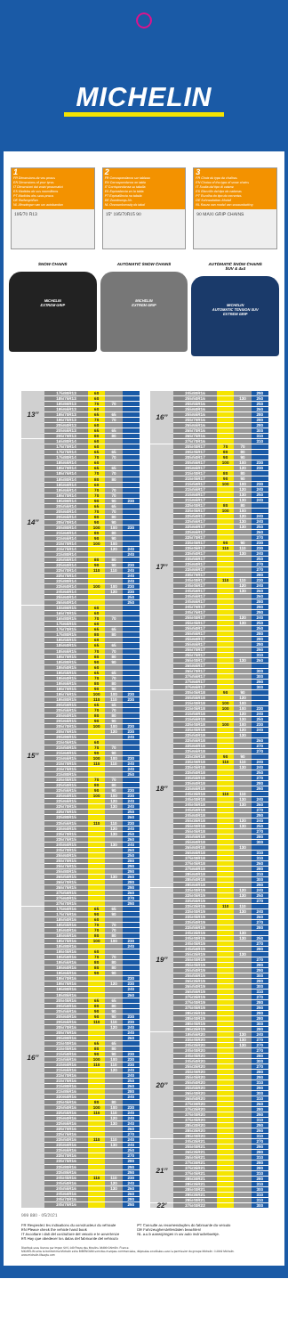MICHELIN
1
FR Dimensions de vos pneus
EN Dimensions of your tyres
IT Dimensioni dei vostri pneumatici
ES Medidas de sus neumáticos
PT Medidas dos seus pneus
DE Reifengrößen
NL Afmetingen van uw autobanden
195/70 R13
2
FR Correspondance sur tableau
EN Correspondence on table
IT Corrispondenza su tabella
ES Equivalencia en la tabla
PT Equivalência na tabela
DE Zuordnungs-Nr.
NL Overeenkomstig de tabel
15" 195/70R15 90
3
FR Choix du type de chaînes
EN Choice of the type of snow chains
IT Scelta del tipo di catene
ES Elección del tipo de cadenas
PT Escolha do tipo de correntes
DE Schneeketten-Modell
NL Keuze van model van sneeuwketting
90 MAXI GRIP CHAINS
SNOW CHAINS
MICHELIN
EXTREM GRIP
AUTOMATIC SNOW CHAINS
MICHELIN
EXTREM GRIP
AUTOMATIC SNOW CHAINS
SUV & 4x4
MICHELIN
AUTOMATIC TENSION SUV
EXTREM GRIP
| 13’’ | 175/80R13 | 60 | | |
| | 185/75R13 | 60 | | |
| | 185/80R13 | 70 | 70 | |
| | 195/65R13 | 60 | | |
| | 195/70R13 | 65 | 65 | |
| | 195/75R13 | 70 | 70 | |
| | 205/60R13 | 60 | | |
| | 205/65R13 | 65 | 65 | |
| | 205/70R13 | 80 | 80 | |
| 14’’ | 165/80R14 | 60 | | |
| | 175/70R14 | 60 | | |
| | 175/75R14 | 65 | 65 | |
| | 175/80R14 | 70 | 70 | |
| | 185/65R14 | 60 | | |
| | 185/70R14 | 65 | 65 | |
| | 185/75R14 | 70 | 70 | |
| | 185/80R14 | 80 | 80 | |
| | 195/60R14 | 60 | | |
| | 195/65R14 | 70 | 70 | |
| | 195/70R14 | 70 | 70 | |
| | 195/80R14 | 90 | 90 | 230 |
| | 205/55R14 | 65 | 65 | |
| | 205/60R14 | 70 | 70 | |
| | 205/65R14 | 80 | 80 | |
| | 205/70R14 | 90 | 90 | |
| | 205/80R14 | 100 | 100 | 230 |
| | 215/60R14 | 80 | 80 | |
| | 215/65R14 | 90 | 90 | |
| | 215/70R14 | 100 | 100 | |
| | 215/75R14 | | 120 | 240 |
| | 215/80R14 | | | 240 |
| | 225/55R14 | 80 | 80 | |
| | 225/60R14 | 90 | 90 | 230 |
| | 225/70R14 | 110 | 110 | 240 |
| | 225/75R14 | | | 240 |
| | 225/80R14 | | | 240 |
| | 235/60R14 | 100 | 100 | 230 |
| | 245/60R14 | | 120 | 230 |
| | 255/60R14 | | | 250 |
| | 265/60R14 | | | 250 |
| 15’’ | 155/80R15 | 60 | | |
| | 165/70R15 | 60 | | |
| | 165/80R15 | 70 | 70 | |
| | 175/65R15 | 60 | | |
| | 175/70R15 | 65 | 65 | |
| | 175/80R15 | 80 | 80 | |
| | 185/55R15 | 60 | | |
| | 185/60R15 | 65 | 65 | |
| | 185/65R15 | 70 | 70 | |
| | 185/70R15 | 80 | 80 | |
| | 185/80R15 | 90 | 90 | |
| | 195/50R15 | 60 | | |
| | 195/55R15 | 65 | 65 | |
| | 195/60R15 | 70 | 70 | |
| | 195/65R15 | 80 | 80 | |
| | 195/70R15 | 90 | 90 | |
| | 195/75R15 | 100 | 100 | 230 |
| | 195/80R15 | 110 | 110 | 230 |
| | 205/50R15 | 65 | 65 | |
| | 205/55R15 | 70 | 70 | |
| | 205/60R15 | 80 | 80 | |
| | 205/65R15 | 90 | 90 | |
| | 205/70R15 | 100 | 100 | 230 |
| | 205/75R15 | | 120 | 230 |
| | 205/80R15 | | | 240 |
| | 215/45R15 | 60 | | |
| | 215/50R15 | 70 | 70 | |
| | 215/60R15 | 90 | 90 | |
| | 215/65R15 | 100 | 100 | 230 |
| | 215/70R15 | 110 | 110 | 240 |
| | 215/75R15 | | | 240 |
| | 215/80R15 | | | 250 |
| | 225/45R15 | 70 | 70 | |
| | 225/50R15 | 80 | 80 | |
| | 225/55R15 | 90 | 90 | 230 |
| | 225/60R15 | 100 | 100 | 230 |
| | 225/65R15 | | 120 | 240 |
| | 225/70R15 | | 130 | 240 |
| | 225/75R15 | | | 250 |
| | 225/80R15 | | | 260 |
| | 235/55R15 | 110 | 110 | 230 |
| | 235/60R15 | | 120 | 240 |
| | 235/70R15 | | 130 | 250 |
| | 235/75R15 | | | 260 |
| | 245/60R15 | | 130 | 240 |
| | 245/70R15 | | | 260 |
| | 255/60R15 | | | 250 |
| | 255/70R15 | | | 280 |
| | 255/75R15 | | | 290 |
| | 255/80R15 | | | 290 |
| | 265/50R15 | | 130 | 260 |
| | 265/70R15 | | | 280 |
| | 265/75R15 | | | 290 |
| | 275/50R15 | | | 260 |
| | 275/60R15 | | | 270 |
| | 275/70R15 | | | 290 |
| 16’’ | 175/60R16 | 65 | 65 | |
| | 175/75R16 | 90 | 90 | |
| | 185/50R16 | 60 | | |
| | 185/55R16 | 70 | 70 | |
| | 185/60R16 | 70 | 70 | |
| | 185/65R16 | 80 | 80 | |
| | 185/75R16 | 100 | 100 | 230 |
| | 185/80R16 | | | 240 |
| | 195/45R16 | 60 | | |
| | 195/50R16 | 70 | 70 | |
| | 195/55R16 | 80 | 80 | |
| | 195/60R16 | 80 | 80 | |
| | 195/65R16 | 90 | 90 | |
| | 195/70R16 | | | 230 |
| | 195/75R16 | | 120 | 230 |
| | 195/80R16 | | | 240 |
| | 195/85R16 | | | 260 |
| | 205/45R16 | 65 | 65 | |
| | 205/50R16 | 80 | 80 | |
| | 205/55R16 | 90 | 90 | |
| | 205/60R16 | 90 | 90 | 230 |
| | 205/65R16 | 110 | 110 | 230 |
| | 205/70R16 | | 120 | 240 |
| | 205/75R16 | | | 240 |
| | 205/80R16 | | | 260 |
| | 215/40R16 | 65 | 65 | |
| | 215/45R16 | 80 | 80 | |
| | 215/50R16 | 90 | 90 | 230 |
| | 215/55R16 | 100 | 100 | 230 |
| | 215/60R16 | 110 | 110 | 230 |
| | 215/65R16 | | 120 | 240 |
| | 215/70R16 | | | 240 |
| | 215/75R16 | | | 250 |
| | 215/80R16 | | | 260 |
| | 215/85R16 | | | 280 |
| | 220/60R16 | | | 240 |
| | 225/45R16 | 80 | 80 | |
| | 225/50R16 | 100 | 100 | 230 |
| | 225/55R16 | 110 | 110 | 240 |
| | 225/60R16 | | 120 | 240 |
| | 225/65R16 | | 130 | 240 |
| | 225/70R16 | | | 260 |
| | 225/75R16 | | | 270 |
| | 235/50R16 | 110 | 110 | 240 |
| | 235/60R16 | | 130 | 240 |
| | 235/65R16 | | | 250 |
| | 235/70R16 | | | 270 |
| | 235/75R16 | | | 280 |
| | 235/80R16 | | | 290 |
| | 235/85R16 | | | 290 |
| | 245/45R16 | 110 | 110 | 230 |
| | 245/50R16 | | 120 | 240 |
| | 245/55R16 | | 130 | 260 |
| | 245/60R16 | | | 260 |
| | 245/70R16 | | | 280 |
| | 245/75R16 | | | 290 |
| 16’’ | 245/80R16 | | | 290 |
| | 255/50R16 | | 130 | 250 |
| | 255/55R16 | | | 250 |
| | 255/60R16 | | | 260 |
| | 255/65R16 | | | 280 |
| | 255/70R16 | | | 280 |
| | 265/65R16 | | | 280 |
| | 265/70R16 | | | 300 |
| | 265/75R16 | | | 310 |
| | 275/70R16 | | | 310 |
| 17’’ | 205/40R17 | 70 | 70 | |
| | 205/45R17 | 80 | 80 | |
| | 205/50R17 | 90 | 90 | |
| | 205/55R17 | 100 | 100 | 230 |
| | 205/65R17 | | 120 | 230 |
| | 215/40R17 | 80 | 80 | |
| | 215/45R17 | 90 | 90 | |
| | 215/50R17 | 100 | 100 | 230 |
| | 215/55R17 | | 120 | 240 |
| | 215/60R17 | | 130 | 250 |
| | 215/65R17 | | 130 | 240 |
| | 225/40R17 | 80 | 80 | |
| | 225/45R17 | 100 | 100 | |
| | 225/50R17 | | 120 | 240 |
| | 225/55R17 | | 130 | 240 |
| | 225/60R17 | | 130 | 250 |
| | 225/65R17 | | | 260 |
| | 225/70R17 | | | 270 |
| | 235/40R17 | 90 | 90 | 230 |
| | 235/45R17 | 110 | 110 | 230 |
| | 235/50R17 | | 130 | 240 |
| | 235/55R17 | | | 250 |
| | 235/60R17 | | | 270 |
| | 235/65R17 | | | 270 |
| | 235/70R17 | | | 280 |
| | 245/40R17 | 110 | 110 | 230 |
| | 245/45R17 | | 120 | 240 |
| | 245/50R17 | | 130 | 260 |
| | 245/55R17 | | | 260 |
| | 245/65R17 | | | 280 |
| | 245/70R17 | | | 290 |
| | 245/75R17 | | | 290 |
| | 255/40R17 | | 120 | 240 |
| | 255/45R17 | | 130 | 250 |
| | 255/50R17 | | | 250 |
| | 255/55R17 | | | 280 |
| | 255/60R17 | | | 280 |
| | 255/65R17 | | | 290 |
| | 255/70R17 | | | 290 |
| | 255/75R17 | | | 310 |
| | 265/40R17 | | 130 | 260 |
| | 265/65R17 | | | |
| | 265/70R17 | | | 300 |
| | 275/55R17 | | | 300 |
| | 275/60R17 | | | 290 |
| | 275/65R17 | | | 300 |
| 18’’ | 205/45R18 | 90 | 90 | |
| | 205/55R18 | | 120 | |
| | 215/40R18 | 100 | 100 | |
| | 215/45R18 | 100 | 100 | 230 |
| | 215/50R18 | | 120 | 240 |
| | 215/55R18 | | 130 | 250 |
| | 225/40R18 | 100 | 100 | 230 |
| | 225/45R18 | | 120 | 240 |
| | 225/50R18 | | 130 | |
| | 225/55R18 | | | 260 |
| | 225/60R18 | | | 270 |
| | 225/65R18 | | | 270 |
| | 235/35R18 | 90 | 90 | |
| | 235/40R18 | 110 | 110 | 240 |
| | 235/45R18 | | 130 | 240 |
| | 235/50R18 | | | 250 |
| | 235/55R18 | | | 270 |
| | 235/60R18 | | | 280 |
| | 235/65R18 | | | 290 |
| | 245/35R18 | 110 | 110 | |
| | 245/40R18 | | 130 | 240 |
| | 245/45R18 | | 130 | 260 |
| | 245/50R18 | | | 270 |
| | 245/60R18 | | | 290 |
| | 255/35R18 | | 120 | 240 |
| | 255/40R18 | | 130 | 250 |
| | 255/45R18 | | | 270 |
| | 255/55R18 | | | 280 |
| | 255/60R18 | | | 300 |
| | 265/60R18 | | 130 | |
| | 265/65R18 | | | 310 |
| | 275/40R18 | | | 310 |
| | 275/45R18 | | | 260 |
| | 275/60R18 | | | 280 |
| | 285/60R18 | | | 310 |
| | 285/50R18 | | | 300 |
| | 285/60R18 | | | 290 |
| 19’’ | 225/40R19 | | 120 | 240 |
| | 225/45R19 | | 130 | 250 |
| | 225/55R19 | | | 270 |
| | 235/35R19 | 110 | 110 | |
| | 235/40R19 | | 130 | 240 |
| | 235/45R19 | | | 260 |
| | 235/50R19 | | | 270 |
| | 235/55R19 | | | 280 |
| | 245/35R19 | | 130 | |
| | 245/40R19 | | 130 | 250 |
| | 245/45R19 | | | 270 |
| | 245/50R19 | | | 280 |
| | 255/35R19 | | 130 | |
| | 255/40R19 | | | 270 |
| | 255/45R19 | | | 280 |
| | 255/50R19 | | | 290 |
| | 255/55R19 | | | 300 |
| | 265/35R19 | | | 280 |
| | 265/50R19 | | | 300 |
| | 265/55R19 | | | 310 |
| | 275/35R19 | | | 270 |
| | 275/40R19 | | | 280 |
| | 275/45R19 | | | 290 |
| | 285/35R19 | | | 280 |
| | 285/40R19 | | | 280 |
| | 285/45R19 | | | 300 |
| | 295/35R19 | | | 280 |
| 20’’ | 195/55R20 | | 130 | 240 |
| | 235/45R20 | | 130 | 270 |
| | 245/35R20 | | 130 | 270 |
| | 245/40R20 | | | 270 |
| | 245/45R20 | | | 280 |
| | 245/50R20 | | | 300 |
| | 255/35R20 | | | 270 |
| | 255/40R20 | | | 280 |
| | 255/45R20 | | | 290 |
| | 255/50R20 | | | 310 |
| | 255/55R20 | | | 290 |
| | 265/40R20 | | | 300 |
| | 265/50R20 | | | 310 |
| | 275/30R20 | | | 260 |
| | 275/35R20 | | | 280 |
| | 275/40R20 | | | 290 |
| | 275/45R20 | | | 310 |
| | 285/30R20 | | | 290 |
| | 285/35R20 | | | 290 |
| | 295/40R20 | | | 310 |
| 21’’ | 245/35R21 | | | 270 |
| | 255/40R21 | | | 290 |
| | 265/35R21 | | | 280 |
| | 265/45R21 | | | 310 |
| | 275/30R21 | | | 280 |
| | 275/35R21 | | | 280 |
| | 275/45R21 | | | 310 |
| | 285/30R21 | | | 280 |
| | 285/35R21 | | | 310 |
| | 285/40R21 | | | 300 |
| | 295/35R21 | | | 310 |
| | 295/40R21 | | | 310 |
| 22’ | 275/40R22 | | | 300 |
999 880 - 05/2021
FR Respectez les indications du constructeur du véhicule
EN Please check the vehicle hand book
IT Ascoltare i dati del costruttore del veicolo e le avvertenze
ES Hay que obedecer los datas del fabricante del vehículo
PT Consulte as recomendações do fabricante do veículo
DE Fahrzeugherstellerdaten beachten!
NL a.u.b aanwijzingen in uw auto instructieboekje.
Distribué sous licence par Impex SAS 140 Route des Moulins 38490 Chimilin. France.
MICHELIN et/ou le bonhomme Michelin et/ou BIBENDUM sont des marques commerciales, déposées et utilisées avec la permission du groupe Michelin. ©2019 Michelin.
www.michelin-lifestyle.com